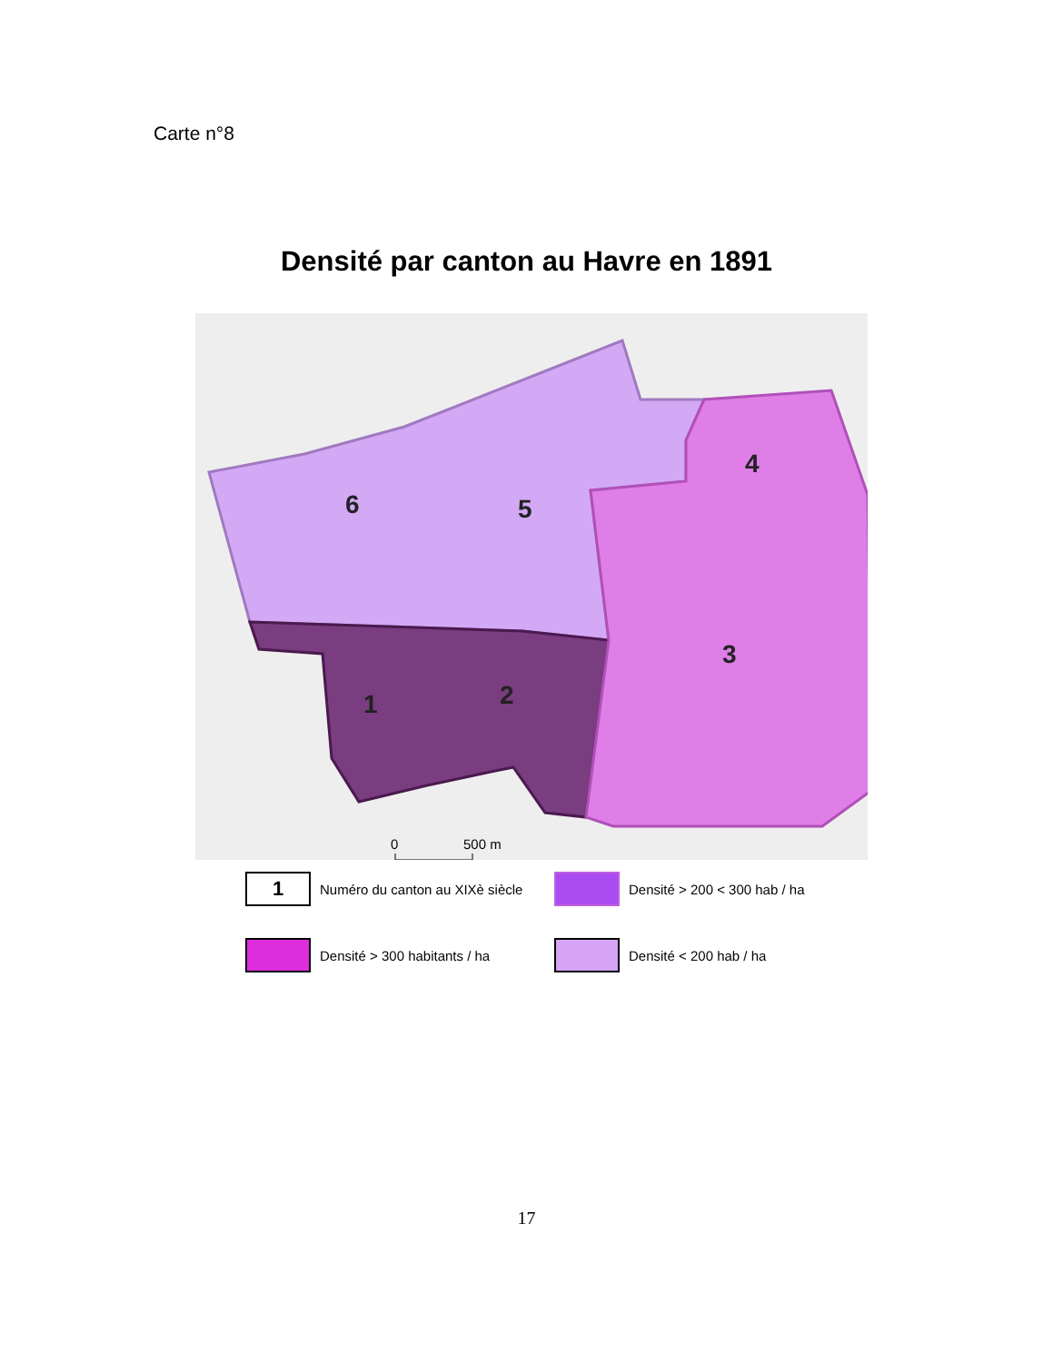Carte n°8
Densité par canton au Havre en 1891
6
5
4
3
2
1
0
500 m
1
Numéro du canton au XIXè siècle
Densité > 200 < 300 hab / ha
Densité > 300 habitants / ha
Densité < 200 hab / ha
17